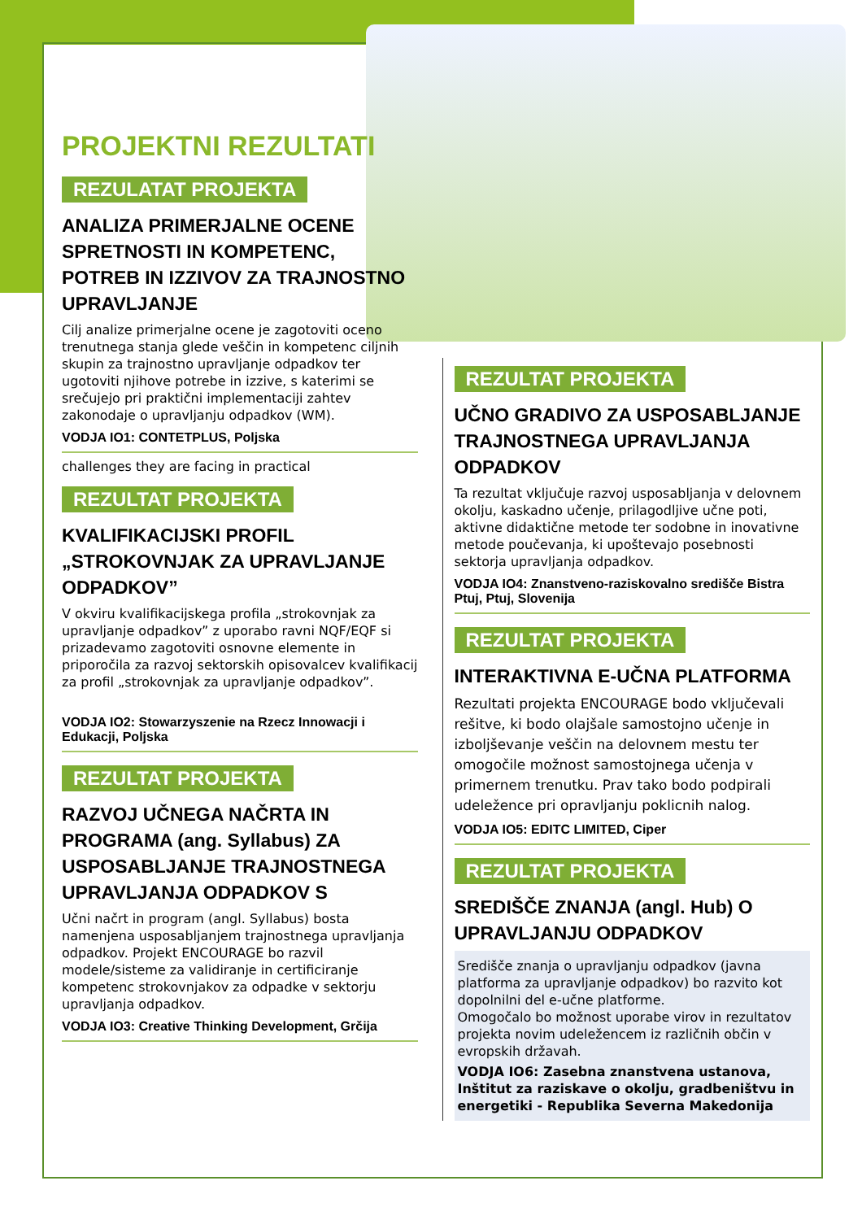PROJEKTNI REZULTATI
REZULATAT PROJEKTA
ANALIZA PRIMERJALNE OCENE SPRETNOSTI IN KOMPETENC, POTREB IN IZZIVOV ZA TRAJNOSTNO UPRAVLJANJE
Cilj analize primerjalne ocene je zagotoviti oceno trenutnega stanja glede veščin in kompetenc ciljnih skupin za trajnostno upravljanje odpadkov ter ugotoviti njihove potrebe in izzive, s katerimi se srečujejo pri praktični implementaciji zahtev zakonodaje o upravljanju odpadkov (WM).
VODJA IO1: CONTETPLUS, Poljska
challenges they are facing in practical
REZULTAT PROJEKTA
KVALIFIKACIJSKI PROFIL „STROKOVNJAK ZA UPRAVLJANJE ODPADKOV”
V okviru kvalifikacijskega profila „strokovnjak za upravljanje odpadkov” z uporabo ravni NQF/EQF si prizadevamo zagotoviti osnovne elemente in priporočila za razvoj sektorskih opisovalcev kvalifikacij za profil „strokovnjak za upravljanje odpadkov”.
VODJA IO2: Stowarzyszenie na Rzecz Innowacji i Edukacji, Poljska
REZULTAT PROJEKTA
RAZVOJ UČNEGA NAČRTA IN PROGRAMA (ang. Syllabus) ZA USPOSABLJANJE TRAJNOSTNEGA UPRAVLJANJA ODPADKOV S
Učni načrt in program (angl. Syllabus) bosta namenjena usposabljanjem trajnostnega upravljanja odpadkov. Projekt ENCOURAGE bo razvil modele/sisteme za validiranje in certificiranje kompetenc strokovnjakov za odpadke v sektorju upravljanja odpadkov.
VODJA IO3: Creative Thinking Development, Grčija
REZULTAT PROJEKTA
UČNO GRADIVO ZA USPOSABLJANJE TRAJNOSTNEGA UPRAVLJANJA ODPADKOV
Ta rezultat vključuje razvoj usposabljanja v delovnem okolju, kaskadno učenje, prilagodljive učne poti, aktivne didaktične metode ter sodobne in inovativne metode poučevanja, ki upoštevajo posebnosti sektorja upravljanja odpadkov.
VODJA IO4: Znanstveno-raziskovalno središče Bistra Ptuj, Ptuj, Slovenija
REZULTAT PROJEKTA
INTERAKTIVNA E-UČNA PLATFORMA
Rezultati projekta ENCOURAGE bodo vključevali rešitve, ki bodo olajšale samostojno učenje in izboljševanje veščin na delovnem mestu ter omogočile možnost samostojnega učenja v primernem trenutku. Prav tako bodo podpirali udeležence pri opravljanju poklicnih nalog.
VODJA IO5: EDITC LIMITED, Ciper
REZULTAT PROJEKTA
SREDIŠČE ZNANJA (angl. Hub) O UPRAVLJANJU ODPADKOV
Središče znanja o upravljanju odpadkov (javna platforma za upravljanje odpadkov) bo razvito kot dopolnilni del e-učne platforme.
Omogočalo bo možnost uporabe virov in rezultatov projekta novim udeležencem iz različnih občin v evropskih državah.
VODJA IO6: Zasebna znanstvena ustanova, Inštitut za raziskave o okolju, gradbeništvu in energetiki - Republika Severna Makedonija